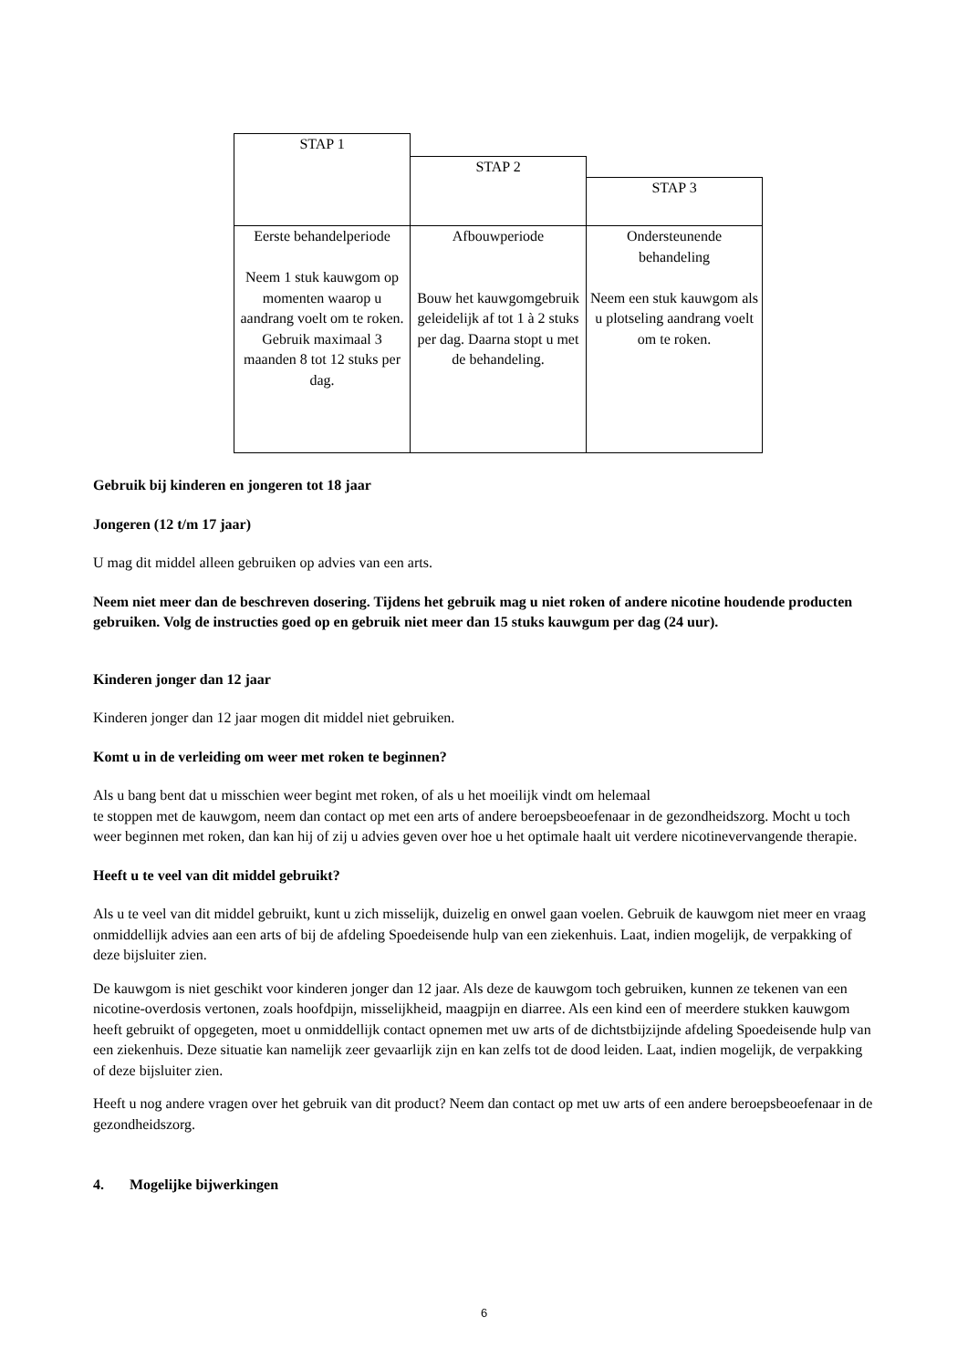| STAP 1 | | |
| | STAP 2 | |
| | | STAP 3 |
| Eerste behandelperiode Neem 1 stuk kauwgom op momenten waarop u aandrang voelt om te roken. Gebruik maximaal 3 maanden 8 tot 12 stuks per dag. | Afbouwperiode Bouw het kauwgomgebruik geleidelijk af tot 1 à 2 stuks per dag. Daarna stopt u met de behandeling. | Ondersteunende behandeling Neem een stuk kauwgom als u plotseling aandrang voelt om te roken. |
Gebruik bij kinderen en jongeren tot 18 jaar
Jongeren (12 t/m 17 jaar)
U mag dit middel alleen gebruiken op advies van een arts.
Neem niet meer dan de beschreven dosering. Tijdens het gebruik mag u niet roken of andere nicotine houdende producten gebruiken. Volg de instructies goed op en gebruik niet meer dan 15 stuks kauwgum per dag (24 uur).
Kinderen jonger dan 12 jaar
Kinderen jonger dan 12 jaar mogen dit middel niet gebruiken.
Komt u in de verleiding om weer met roken te beginnen?
Als u bang bent dat u misschien weer begint met roken, of als u het moeilijk vindt om helemaal
te stoppen met de kauwgom, neem dan contact op met een arts of andere beroepsbeoefenaar in de gezondheidszorg. Mocht u toch weer beginnen met roken, dan kan hij of zij u advies geven over hoe u het optimale haalt uit verdere nicotinevervangende therapie.
Heeft u te veel van dit middel gebruikt?
Als u te veel van dit middel gebruikt, kunt u zich misselijk, duizelig en onwel gaan voelen. Gebruik de kauwgom niet meer en vraag onmiddellijk advies aan een arts of bij de afdeling Spoedeisende hulp van een ziekenhuis. Laat, indien mogelijk, de verpakking of deze bijsluiter zien.
De kauwgom is niet geschikt voor kinderen jonger dan 12 jaar. Als deze de kauwgom toch gebruiken, kunnen ze tekenen van een nicotine-overdosis vertonen, zoals hoofdpijn, misselijkheid, maagpijn en diarree. Als een kind een of meerdere stukken kauwgom heeft gebruikt of opgegeten, moet u onmiddellijk contact opnemen met uw arts of de dichtstbijzijnde afdeling Spoedeisende hulp van een ziekenhuis. Deze situatie kan namelijk zeer gevaarlijk zijn en kan zelfs tot de dood leiden. Laat, indien mogelijk, de verpakking of deze bijsluiter zien.
Heeft u nog andere vragen over het gebruik van dit product? Neem dan contact op met uw arts of een andere beroepsbeoefenaar in de gezondheidszorg.
4. Mogelijke bijwerkingen
6